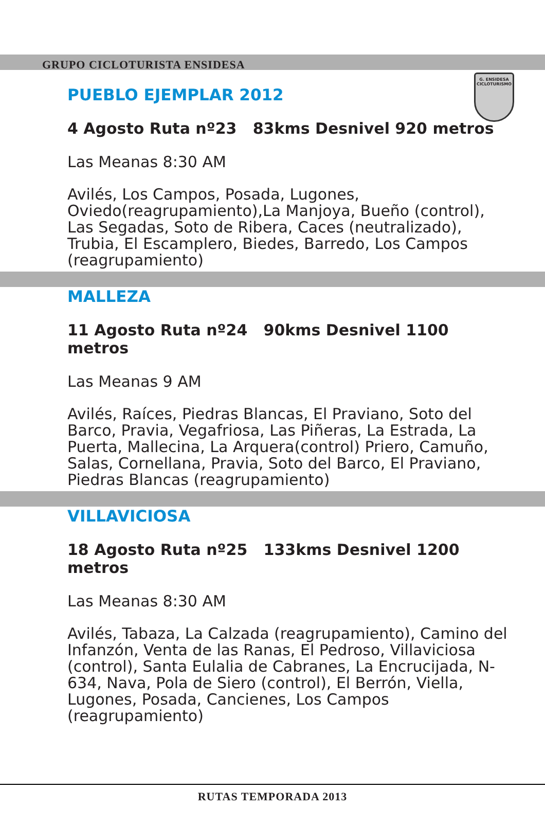GRUPO CICLOTURISTA ENSIDESA
G. ENSIDESA
CICLOTURISMO
PUEBLO EJEMPLAR 2012
4 Agosto Ruta nº23 83kms Desnivel 920 metros
Las Meanas 8:30 AM
Avilés, Los Campos, Posada, Lugones, Oviedo(reagrupamiento),La Manjoya, Bueño (control), Las Segadas, Soto de Ribera, Caces (neutralizado), Trubia, El Escamplero, Biedes, Barredo, Los Campos (reagrupamiento)
MALLEZA
11 Agosto Ruta nº24 90kms Desnivel 1100 metros
Las Meanas 9 AM
Avilés, Raíces, Piedras Blancas, El Praviano, Soto del Barco, Pravia, Vegafriosa, Las Piñeras, La Estrada, La Puerta, Mallecina, La Arquera(control) Priero, Camuño, Salas, Cornellana, Pravia, Soto del Barco, El Praviano, Piedras Blancas (reagrupamiento)
VILLAVICIOSA
18 Agosto Ruta nº25 133kms Desnivel 1200 metros
Las Meanas 8:30 AM
Avilés, Tabaza, La Calzada (reagrupamiento), Camino del Infanzón, Venta de las Ranas, El Pedroso, Villaviciosa (control), Santa Eulalia de Cabranes, La Encrucijada, N-634, Nava, Pola de Siero (control), El Berrón, Viella, Lugones, Posada, Cancienes, Los Campos (reagrupamiento)
RUTAS TEMPORADA 2013